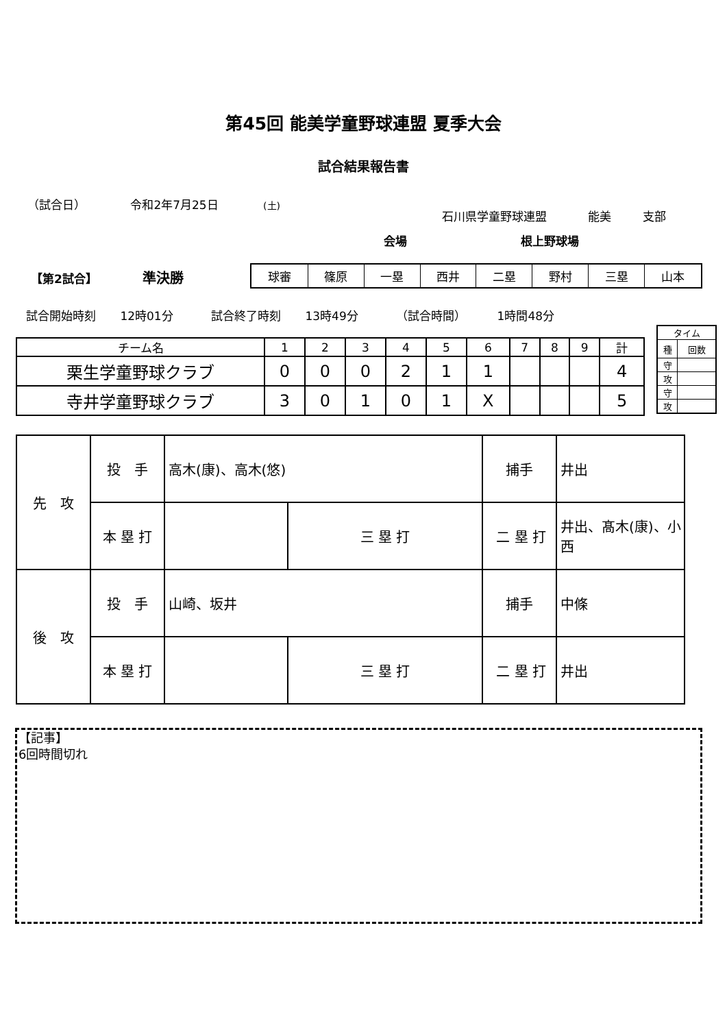第45回 能美学童野球連盟 夏季大会
試合結果報告書
（試合日） 令和2年7月25日 (土)
石川県学童野球連盟 能美 支部
会場 根上野球場
【第2試合】 準決勝
| 球審 | 篠原 | 一塁 | 西井 | 二塁 | 野村 | 三塁 | 山本 |
試合開始時刻 12時01分 試合終了時刻 13時49分 （試合時間） 1時間48分
| チーム名 | 1 | 2 | 3 | 4 | 5 | 6 | 7 | 8 | 9 | 計 |
| 栗生学童野球クラブ | 0 | 0 | 0 | 2 | 1 | 1 | | | | 4 |
| 寺井学童野球クラブ | 3 | 0 | 1 | 0 | 1 | X | | | | 5 |
| タイム | |
| 種 | 回数 |
| 守 | |
| 攻 | |
| 守 | |
| 攻 | |
| 先 攻 | 投 手 | 高木(康)、高木(悠) | | 捕手 | 井出 | |
| | 本 塁 打 | | 三 塁 打 | 二 塁 打 | | 井出、髙木(康)、小西 |
| 後 攻 | 投 手 | 山崎、坂井 | | 捕手 | 中條 | |
| | 本 塁 打 | | 三 塁 打 | 二 塁 打 | | 井出 |
【記事】
6回時間切れ